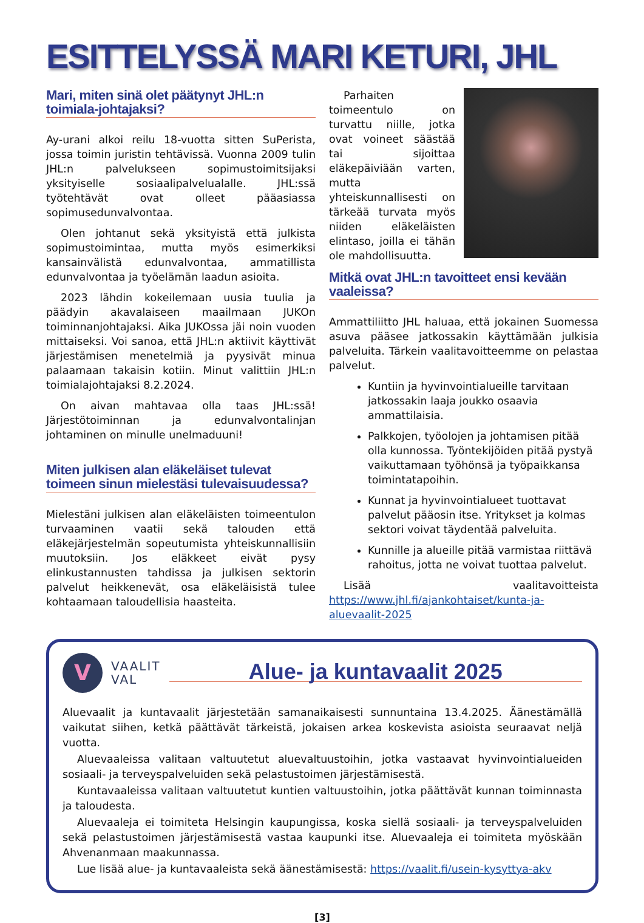ESITTELYSSÄ MARI KETURI, JHL
Mari, miten sinä olet päätynyt JHL:n toimiala-johtajaksi?
Ay-urani alkoi reilu 18-vuotta sitten SuPerista, jossa toimin juristin tehtävissä. Vuonna 2009 tulin JHL:n palvelukseen sopimustoimitsijaksi yksityiselle sosiaalipalvelualalle. JHL:ssä työtehtävät ovat olleet pääasiassa sopimusedunvalvontaa.
Olen johtanut sekä yksityistä että julkista sopimustoimintaa, mutta myös esimerkiksi kansainvälistä edunvalvontaa, ammatillista edunvalvontaa ja työelämän laadun asioita.
2023 lähdin kokeilemaan uusia tuulia ja päädyin akavalaiseen maailmaan JUKOn toiminnanjohtajaksi. Aika JUKOssa jäi noin vuoden mittaiseksi. Voi sanoa, että JHL:n aktiivit käyttivät järjestämisen menetelmiä ja pyysivät minua palaamaan takaisin kotiin. Minut valittiin JHL:n toimialajohtajaksi 8.2.2024.
On aivan mahtavaa olla taas JHL:ssä! Järjestötoiminnan ja edunvalvontalinjan johtaminen on minulle unelmaduuni!
Miten julkisen alan eläkeläiset tulevat toimeen sinun mielestäsi tulevaisuudessa?
Mielestäni julkisen alan eläkeläisten toimeentulon turvaaminen vaatii sekä talouden että eläkejärjestelmän sopeutumista yhteiskunnallisiin muutoksiin. Jos eläkkeet eivät pysy elinkustannusten tahdissa ja julkisen sektorin palvelut heikkenevät, osa eläkeläisistä tulee kohtaamaan taloudellisia haasteita.
Parhaiten toimeentulo on turvattu niille, jotka ovat voineet säästää tai sijoittaa eläkepäiviään varten, mutta yhteiskunnallisesti on tärkeää turvata myös niiden eläkeläisten elintaso, joilla ei tähän ole mahdollisuutta.
Mitkä ovat JHL:n tavoitteet ensi kevään vaaleissa?
Ammattiliitto JHL haluaa, että jokainen Suomessa asuva pääsee jatkossakin käyttämään julkisia palveluita. Tärkein vaalitavoitteemme on pelastaa palvelut.
Kuntiin ja hyvinvointialueille tarvitaan jatkossakin laaja joukko osaavia ammattilaisia.
Palkkojen, työolojen ja johtamisen pitää olla kunnossa. Työntekijöiden pitää pystyä vaikuttamaan työhönsä ja työpaikkansa toimintatapoihin.
Kunnat ja hyvinvointialueet tuottavat palvelut pääosin itse. Yritykset ja kolmas sektori voivat täydentää palveluita.
Kunnille ja alueille pitää varmistaa riittävä rahoitus, jotta ne voivat tuottaa palvelut.
Lisää vaalitavoitteista https://www.jhl.fi/ajankohtaiset/kunta-ja-aluevaalit-2025
V
VAALIT
VAL
Alue- ja kuntavaalit 2025
Aluevaalit ja kuntavaalit järjestetään samanaikaisesti sunnuntaina 13.4.2025. Äänestämällä vaikutat siihen, ketkä päättävät tärkeistä, jokaisen arkea koskevista asioista seuraavat neljä vuotta.
Aluevaaleissa valitaan valtuutetut aluevaltuustoihin, jotka vastaavat hyvinvointialueiden sosiaali- ja terveyspalveluiden sekä pelastustoimen järjestämisestä.
Kuntavaaleissa valitaan valtuutetut kuntien valtuustoihin, jotka päättävät kunnan toiminnasta ja taloudesta.
Aluevaaleja ei toimiteta Helsingin kaupungissa, koska siellä sosiaali- ja terveyspalveluiden sekä pelastustoimen järjestämisestä vastaa kaupunki itse. Aluevaaleja ei toimiteta myöskään Ahvenanmaan maakunnassa.
Lue lisää alue- ja kuntavaaleista sekä äänestämisestä: https://vaalit.fi/usein-kysyttya-akv
[3]